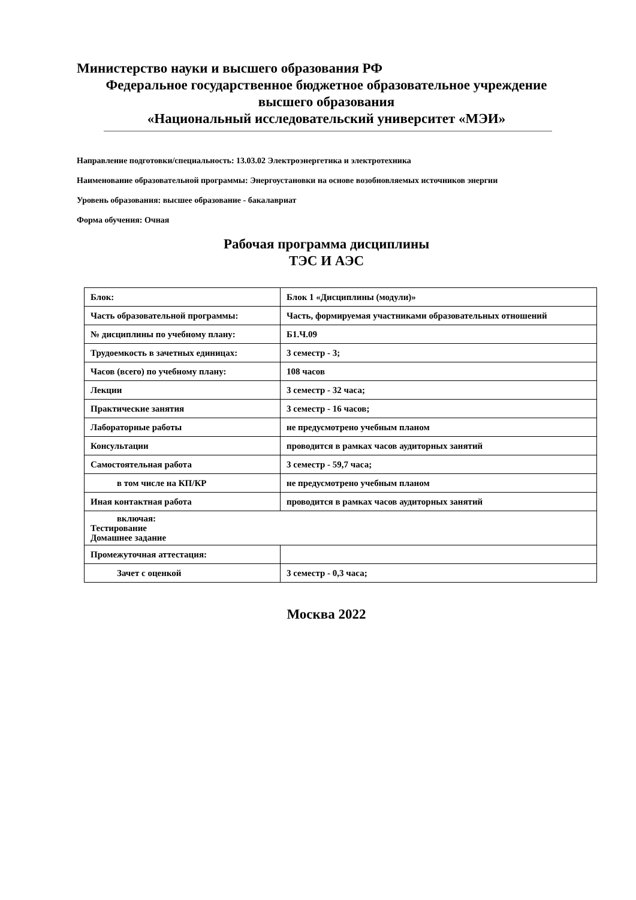Министерство науки и высшего образования РФ
Федеральное государственное бюджетное образовательное учреждение
высшего образования
«Национальный исследовательский университет «МЭИ»
Направление подготовки/специальность: 13.03.02 Электроэнергетика и электротехника
Наименование образовательной программы: Энергоустановки на основе возобновляемых источников энергии
Уровень образования: высшее образование - бакалавриат
Форма обучения: Очная
Рабочая программа дисциплины
ТЭС И АЭС
| Блок: | Блок 1 «Дисциплины (модули)» |
| Часть образовательной программы: | Часть, формируемая участниками образовательных отношений |
| № дисциплины по учебному плану: | Б1.Ч.09 |
| Трудоемкость в зачетных единицах: | 3 семестр - 3; |
| Часов (всего) по учебному плану: | 108 часов |
| Лекции | 3 семестр - 32 часа; |
| Практические занятия | 3 семестр - 16 часов; |
| Лабораторные работы | не предусмотрено учебным планом |
| Консультации | проводится в рамках часов аудиторных занятий |
| Самостоятельная работа | 3 семестр - 59,7 часа; |
| в том числе на КП/КР | не предусмотрено учебным планом |
| Иная контактная работа | проводится в рамках часов аудиторных занятий |
| включая: Тестирование Домашнее задание | |
| Промежуточная аттестация: | |
| Зачет с оценкой | 3 семестр - 0,3 часа; |
Москва 2022